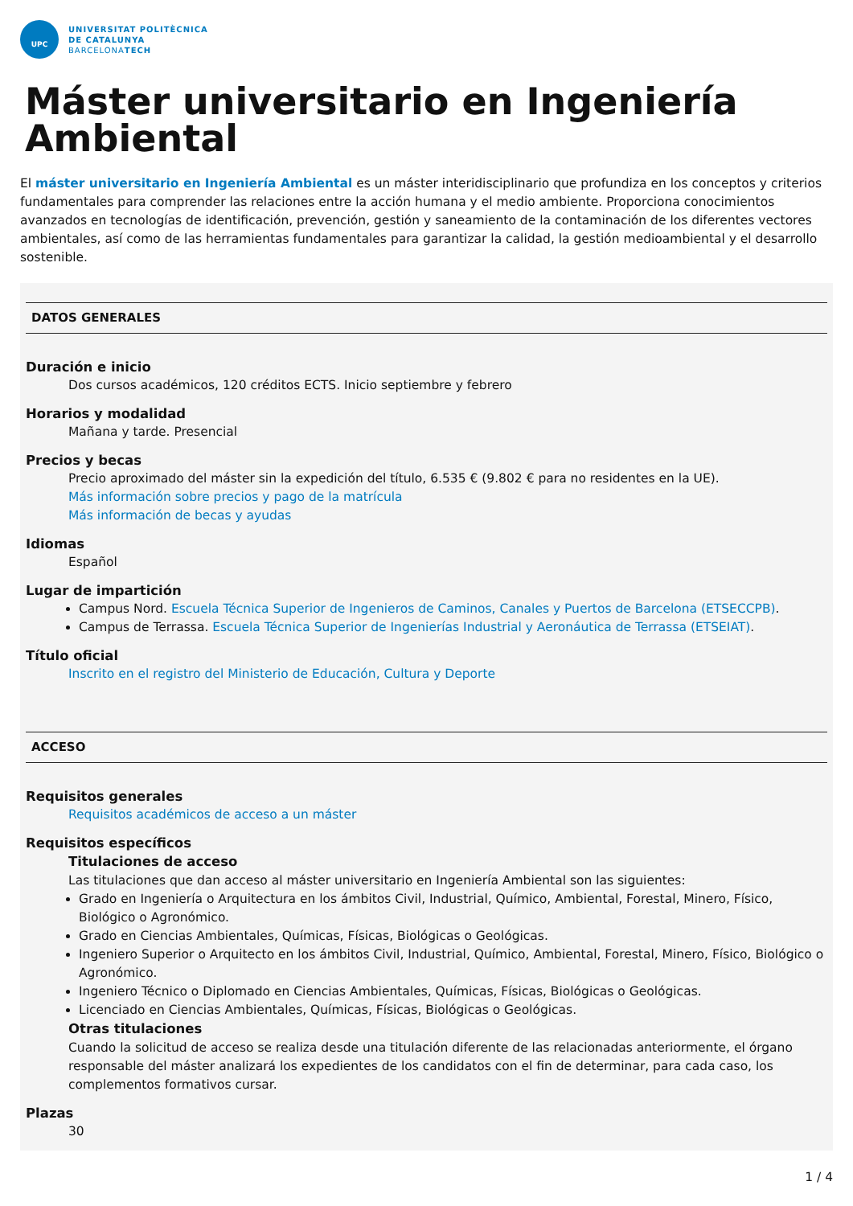UPC
UNIVERSITAT POLITÈCNICA
DE CATALUNYA
BARCELONATECH
Máster universitario en Ingeniería Ambiental
El máster universitario en Ingeniería Ambiental es un máster interidisciplinario que profundiza en los conceptos y criterios fundamentales para comprender las relaciones entre la acción humana y el medio ambiente. Proporciona conocimientos avanzados en tecnologías de identificación, prevención, gestión y saneamiento de la contaminación de los diferentes vectores ambientales, así como de las herramientas fundamentales para garantizar la calidad, la gestión medioambiental y el desarrollo sostenible.
DATOS GENERALES
Duración e inicio
Dos cursos académicos, 120 créditos ECTS. Inicio septiembre y febrero
Horarios y modalidad
Mañana y tarde. Presencial
Precios y becas
Precio aproximado del máster sin la expedición del título, 6.535 € (9.802 € para no residentes en la UE).
Más información sobre precios y pago de la matrícula
Más información de becas y ayudas
Idiomas
Español
Lugar de impartición
Campus Nord. Escuela Técnica Superior de Ingenieros de Caminos, Canales y Puertos de Barcelona (ETSECCPB).
Campus de Terrassa. Escuela Técnica Superior de Ingenierías Industrial y Aeronáutica de Terrassa (ETSEIAT).
Título oficial
Inscrito en el registro del Ministerio de Educación, Cultura y Deporte
ACCESO
Requisitos generales
Requisitos académicos de acceso a un máster
Requisitos específicos
Titulaciones de acceso
Las titulaciones que dan acceso al máster universitario en Ingeniería Ambiental son las siguientes:
Grado en Ingeniería o Arquitectura en los ámbitos Civil, Industrial, Químico, Ambiental, Forestal, Minero, Físico, Biológico o Agronómico.
Grado en Ciencias Ambientales, Químicas, Físicas, Biológicas o Geológicas.
Ingeniero Superior o Arquitecto en los ámbitos Civil, Industrial, Químico, Ambiental, Forestal, Minero, Físico, Biológico o Agronómico.
Ingeniero Técnico o Diplomado en Ciencias Ambientales, Químicas, Físicas, Biológicas o Geológicas.
Licenciado en Ciencias Ambientales, Químicas, Físicas, Biológicas o Geológicas.
Otras titulaciones
Cuando la solicitud de acceso se realiza desde una titulación diferente de las relacionadas anteriormente, el órgano responsable del máster analizará los expedientes de los candidatos con el fin de determinar, para cada caso, los complementos formativos cursar.
Plazas
30
1 / 4